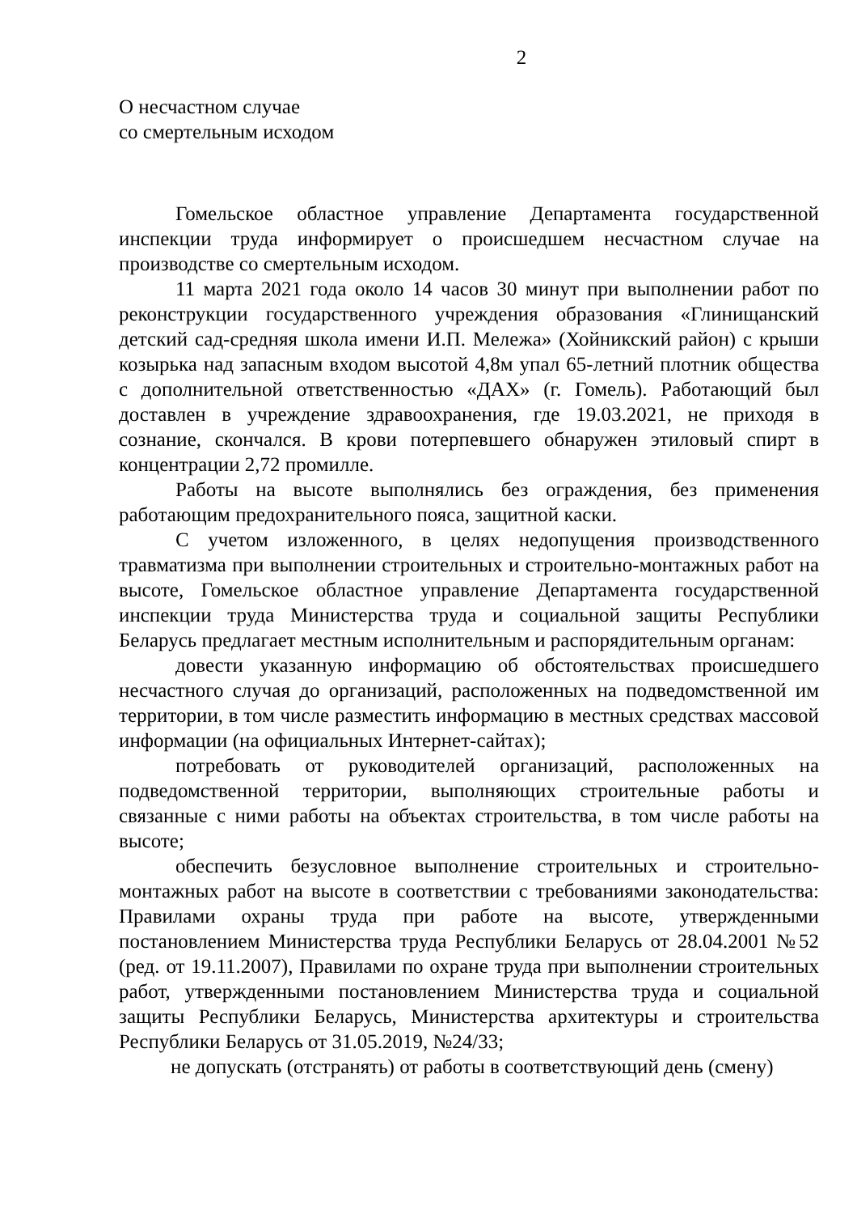2
О несчастном случае
со смертельным исходом
Гомельское областное управление Департамента государственной инспекции труда информирует о происшедшем несчастном случае на производстве со смертельным исходом.
11 марта 2021 года около 14 часов 30 минут при выполнении работ по реконструкции государственного учреждения образования «Глинищанский детский сад-средняя школа имени И.П. Мележа» (Хойникский район) с крыши козырька над запасным входом высотой 4,8м упал 65-летний плотник общества с дополнительной ответственностью «ДАХ» (г. Гомель). Работающий был доставлен в учреждение здравоохранения, где 19.03.2021, не приходя в сознание, скончался. В крови потерпевшего обнаружен этиловый спирт в концентрации 2,72 промилле.
Работы на высоте выполнялись без ограждения, без применения работающим предохранительного пояса, защитной каски.
С учетом изложенного, в целях недопущения производственного травматизма при выполнении строительных и строительно-монтажных работ на высоте, Гомельское областное управление Департамента государственной инспекции труда Министерства труда и социальной защиты Республики Беларусь предлагает местным исполнительным и распорядительным органам:
довести указанную информацию об обстоятельствах происшедшего несчастного случая до организаций, расположенных на подведомственной им территории, в том числе разместить информацию в местных средствах массовой информации (на официальных Интернет-сайтах);
потребовать от руководителей организаций, расположенных на подведомственной территории, выполняющих строительные работы и связанные с ними работы на объектах строительства, в том числе работы на высоте;
обеспечить безусловное выполнение строительных и строительно-монтажных работ на высоте в соответствии с требованиями законодательства: Правилами охраны труда при работе на высоте, утвержденными постановлением Министерства труда Республики Беларусь от 28.04.2001 №52 (ред. от 19.11.2007), Правилами по охране труда при выполнении строительных работ, утвержденными постановлением Министерства труда и социальной защиты Республики Беларусь, Министерства архитектуры и строительства Республики Беларусь от 31.05.2019, №24/33;
не допускать (отстранять) от работы в соответствующий день (смену)